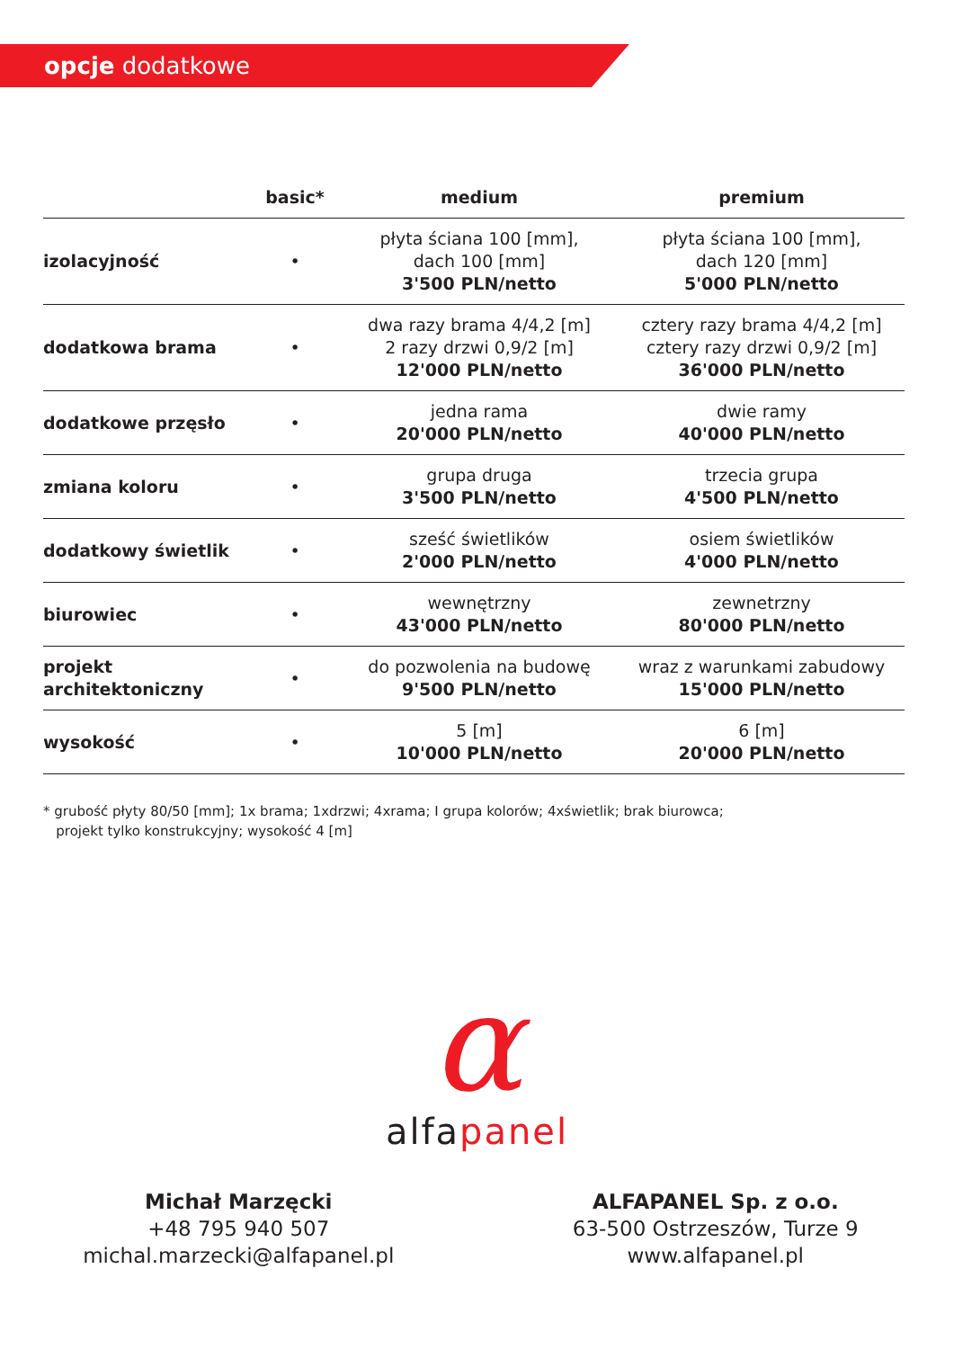opcje dodatkowe
| | basic* | medium | premium |
| --- | --- | --- | --- |
| izolacyjność | • | płyta ściana 100 [mm], dach 100 [mm] 3'500 PLN/netto | płyta ściana 100 [mm], dach 120 [mm] 5'000 PLN/netto |
| dodatkowa brama | • | dwa razy brama 4/4,2 [m] 2 razy drzwi 0,9/2 [m] 12'000 PLN/netto | cztery razy brama 4/4,2 [m] cztery razy drzwi 0,9/2 [m] 36'000 PLN/netto |
| dodatkowe przęsło | • | jedna rama 20'000 PLN/netto | dwie ramy 40'000 PLN/netto |
| zmiana koloru | • | grupa druga 3'500 PLN/netto | trzecia grupa 4'500 PLN/netto |
| dodatkowy świetlik | • | sześć świetlików 2'000 PLN/netto | osiem świetlików 4'000 PLN/netto |
| biurowiec | • | wewnętrzny 43'000 PLN/netto | zewnetrzny 80'000 PLN/netto |
| projekt architektoniczny | • | do pozwolenia na budowę 9'500 PLN/netto | wraz z warunkami zabudowy 15'000 PLN/netto |
| wysokość | • | 5 [m] 10'000 PLN/netto | 6 [m] 20'000 PLN/netto |
* grubość płyty 80/50 [mm]; 1x brama; 1xdrzwi; 4xrama; I grupa kolorów; 4xświetlik; brak biurowca;
projekt tylko konstrukcyjny; wysokość 4 [m]
α
alfa panel
Michał Marzęcki
+48 795 940 507
michal.marzecki@alfapanel.pl
ALFAPANEL Sp. z o.o.
63-500 Ostrzeszów, Turze 9
www.alfapanel.pl